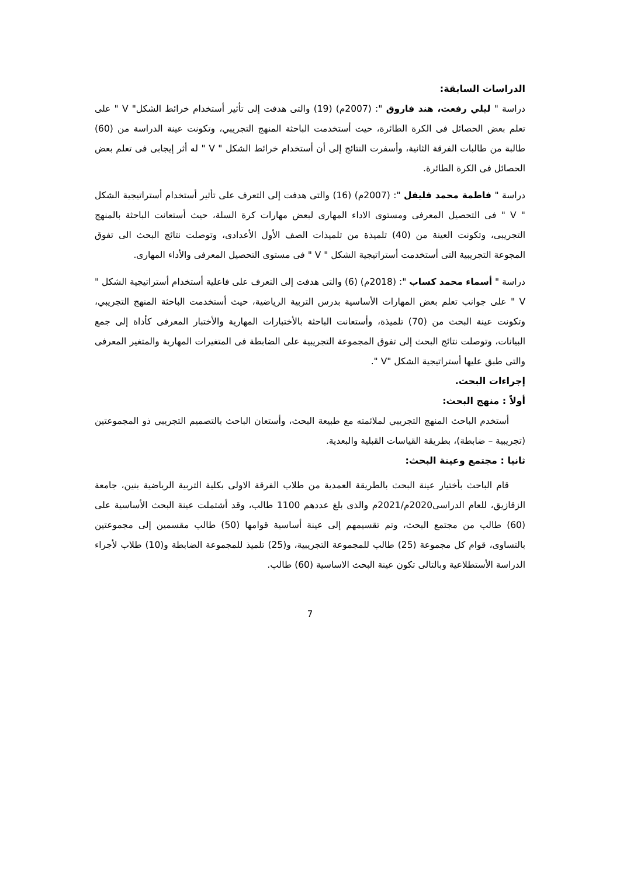الدراسات السابقة:
دراسة " ليلي رفعت، هند فاروق ": (2007م) (19) والتى هدفت إلى تأثير أستخدام خرائط الشكل" V " على تعلم بعض الحصائل فى الكرة الطائرة، حيث أستخدمت الباحثة المنهج التجريبي، وتكونت عينة الدراسة من (60) طالبة من طالبات الفرقة الثانية، وأسفرت النتائج إلى أن أستخدام خرائط الشكل " V " له أثر إيجابى فى تعلم بعض الحصائل فى الكرة الطائرة.
دراسة " فاطمة محمد فليفل ": (2007م) (16) والتى هدفت إلى التعرف على تأثير أستخدام أستراتيجية الشكل " V " فى التحصيل المعرفى ومستوى الاداء المهارى لبعض مهارات كرة السلة، حيث أستعانت الباحثة بالمنهج التجريبى، وتكونت العينة من (40) تلميذة من تلميذات الصف الأول الأعدادى، وتوصلت نتائج البحث الى تفوق المجوعة التجريبية التى أستخدمت أستراتيجية الشكل " V " فى مستوى التحصيل المعرفى والأداء المهارى.
دراسة " أسماء محمد كساب ": (2018م) (6) والتى هدفت إلى التعرف على فاعلية أستخدام أستراتيجية الشكل " V " على جوانب تعلم بعض المهارات الأساسية بدرس التربية الرياضية، حيث أستخدمت الباحثة المنهج التجريبي، وتكونت عينة البحث من (70) تلميذة، وأستعانت الباحثة بالأختبارات المهارية والأختبار المعرفى كأداة إلى جمع البيانات، وتوصلت نتائج البحث إلى تفوق المجموعة التجريبية على الضابطة فى المتغيرات المهارية والمتغير المعرفى والتى طبق عليها أستراتيجية الشكل "V ".
إجراءات البحث.
أولاً : منهج البحث:
أستخدم الباحث المنهج التجريبي لملائمته مع طبيعة البحث، وأستعان الباحث بالتصميم التجريبي ذو المجموعتين (تجريبية – ضابطة)، بطريقة القياسات القبلية والبعدية.
ثانيا : مجتمع وعينة البحث:
قام الباحث بأختيار عينة البحث بالطريقة العمدية من طلاب الفرقة الاولى بكلية التربية الرياضية بنين، جامعة الزقازيق، للعام الدراسى2020م/2021م والذى بلغ عددهم 1100 طالب، وقد أشتملت عينة البحث الأساسية على (60) طالب من مجتمع البحث، وتم تقسيمهم إلى عينة أساسية قوامها (50) طالب مقسمين إلى مجموعتين بالتساوى، قوام كل مجموعة (25) طالب للمجموعة التجريبية، و(25) تلميذ للمجموعة الضابطة و(10) طلاب لأجراء الدراسة الأستطلاعية وبالتالى تكون عينة البحث الاساسية (60) طالب.
7